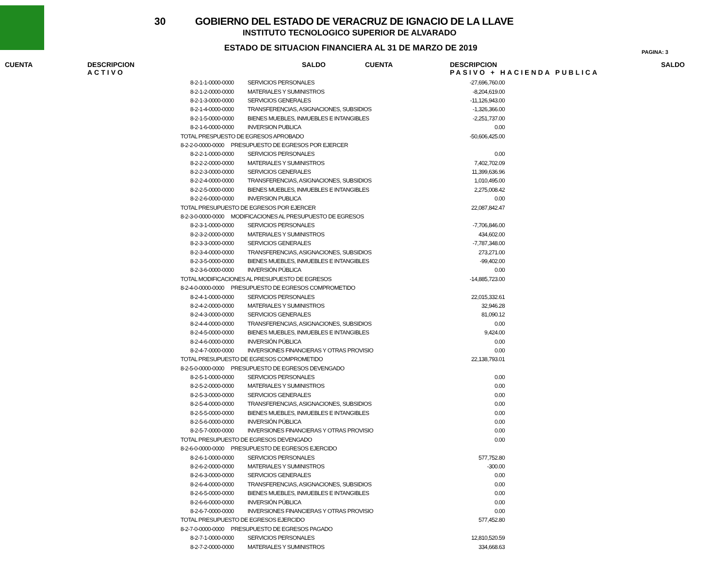30
GOBIERNO DEL ESTADO DE VERACRUZ DE IGNACIO DE LA LLAVE
INSTITUTO TECNOLOGICO SUPERIOR DE ALVARADO
ESTADO DE SITUACION FINANCIERA AL 31 DE MARZO DE 2019
PAGINA: 3
CUENTA DESCRIPCION
ACTIVO
SALDO CUENTA DESCRIPCION
PASIVO + HACIENDA PUBLICA
SALDO
| 8-2-1-1-0000-0000 | SERVICIOS PERSONALES | -27,696,760.00 |
| 8-2-1-2-0000-0000 | MATERIALES Y SUMINISTROS | -8,204,619.00 |
| 8-2-1-3-0000-0000 | SERVICIOS GENERALES | -11,126,943.00 |
| 8-2-1-4-0000-0000 | TRANSFERENCIAS, ASIGNACIONES, SUBSIDIOS | -1,326,366.00 |
| 8-2-1-5-0000-0000 | BIENES MUEBLES, INMUEBLES E INTANGIBLES | -2,251,737.00 |
| 8-2-1-6-0000-0000 | INVERSION PUBLICA | 0.00 |
| TOTAL PRESPUESTO DE EGRESOS APROBADO | | -50,606,425.00 |
| 8-2-2-0-0000-0000 PRESUPUESTO DE EGRESOS POR EJERCER | | |
| 8-2-2-1-0000-0000 | SERVICIOS PERSONALES | 0.00 |
| 8-2-2-2-0000-0000 | MATERIALES Y SUMINISTROS | 7,402,702.09 |
| 8-2-2-3-0000-0000 | SERVICIOS GENERALES | 11,399,636.96 |
| 8-2-2-4-0000-0000 | TRANSFERENCIAS, ASIGNACIONES, SUBSIDIOS | 1,010,495.00 |
| 8-2-2-5-0000-0000 | BIENES MUEBLES, INMUEBLES E INTANGIBLES | 2,275,008.42 |
| 8-2-2-6-0000-0000 | INVERSION PUBLICA | 0.00 |
| TOTAL PRESUPUESTO DE EGRESOS POR EJERCER | | 22,087,842.47 |
| 8-2-3-0-0000-0000 MODIFICACIONES AL PRESUPUESTO DE EGRESOS | | |
| 8-2-3-1-0000-0000 | SERVICIOS PERSONALES | -7,706,846.00 |
| 8-2-3-2-0000-0000 | MATERIALES Y SUMINISTROS | 434,602.00 |
| 8-2-3-3-0000-0000 | SERVICIOS GENERALES | -7,787,348.00 |
| 8-2-3-4-0000-0000 | TRANSFERENCIAS, ASIGNACIONES, SUBSIDIOS | 273,271.00 |
| 8-2-3-5-0000-0000 | BIENES MUEBLES, INMUEBLES E INTANGIBLES | -99,402.00 |
| 8-2-3-6-0000-0000 | INVERSIÓN PÚBLICA | 0.00 |
| TOTAL MODIFICACIONES AL PRESUPUESTO DE EGRESOS | | -14,885,723.00 |
| 8-2-4-0-0000-0000 PRESUPUESTO DE EGRESOS COMPROMETIDO | | |
| 8-2-4-1-0000-0000 | SERVICIOS PERSONALES | 22,015,332.61 |
| 8-2-4-2-0000-0000 | MATERIALES Y SUMINISTROS | 32,946.28 |
| 8-2-4-3-0000-0000 | SERVICIOS GENERALES | 81,090.12 |
| 8-2-4-4-0000-0000 | TRANSFERENCIAS, ASIGNACIONES, SUBSIDIOS | 0.00 |
| 8-2-4-5-0000-0000 | BIENES MUEBLES, INMUEBLES E INTANGIBLES | 9,424.00 |
| 8-2-4-6-0000-0000 | INVERSIÓN PÚBLICA | 0.00 |
| 8-2-4-7-0000-0000 | INVERSIONES FINANCIERAS Y OTRAS PROVISIO | 0.00 |
| TOTAL PRESUPUESTO DE EGRESOS COMPROMETIDO | | 22,138,793.01 |
| 8-2-5-0-0000-0000 PRESUPUESTO DE EGRESOS DEVENGADO | | |
| 8-2-5-1-0000-0000 | SERVICIOS PERSONALES | 0.00 |
| 8-2-5-2-0000-0000 | MATERIALES Y SUMINISTROS | 0.00 |
| 8-2-5-3-0000-0000 | SERVICIOS GENERALES | 0.00 |
| 8-2-5-4-0000-0000 | TRANSFERENCIAS, ASIGNACIONES, SUBSIDIOS | 0.00 |
| 8-2-5-5-0000-0000 | BIENES MUEBLES, INMUEBLES E INTANGIBLES | 0.00 |
| 8-2-5-6-0000-0000 | INVERSIÓN PÚBLICA | 0.00 |
| 8-2-5-7-0000-0000 | INVERSIONES FINANCIERAS Y OTRAS PROVISIO | 0.00 |
| TOTAL PRESUPUESTO DE EGRESOS DEVENGADO | | 0.00 |
| 8-2-6-0-0000-0000 PRESUPUESTO DE EGRESOS EJERCIDO | | |
| 8-2-6-1-0000-0000 | SERVICIOS PERSONALES | 577,752.80 |
| 8-2-6-2-0000-0000 | MATERIALES Y SUMINISTROS | -300.00 |
| 8-2-6-3-0000-0000 | SERVICIOS GENERALES | 0.00 |
| 8-2-6-4-0000-0000 | TRANSFERENCIAS, ASIGNACIONES, SUBSIDIOS | 0.00 |
| 8-2-6-5-0000-0000 | BIENES MUEBLES, INMUEBLES E INTANGIBLES | 0.00 |
| 8-2-6-6-0000-0000 | INVERSIÓN PÚBLICA | 0.00 |
| 8-2-6-7-0000-0000 | INVERSIONES FINANCIERAS Y OTRAS PROVISIO | 0.00 |
| TOTAL PRESUPUESTO DE EGRESOS EJERCIDO | | 577,452.80 |
| 8-2-7-0-0000-0000 PRESUPUESTO DE EGRESOS PAGADO | | |
| 8-2-7-1-0000-0000 | SERVICIOS PERSONALES | 12,810,520.59 |
| 8-2-7-2-0000-0000 | MATERIALES Y SUMINISTROS | 334,668.63 |